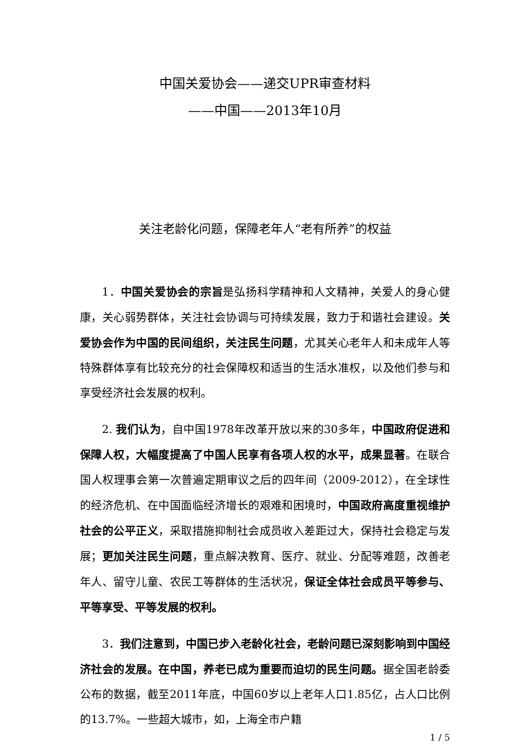中国关爱协会——递交UPR审查材料
——中国——2013年10月
关注老龄化问题，保障老年人“老有所养”的权益
1．中国关爱协会的宗旨是弘扬科学精神和人文精神，关爱人的身心健康，关心弱势群体，关注社会协调与可持续发展，致力于和谐社会建设。关爱协会作为中国的民间组织，关注民生问题，尤其关心老年人和未成年人等特殊群体享有比较充分的社会保障权和适当的生活水准权，以及他们参与和享受经济社会发展的权利。
2. 我们认为，自中国1978年改革开放以来的30多年，中国政府促进和保障人权，大幅度提高了中国人民享有各项人权的水平，成果显著。在联合国人权理事会第一次普遍定期审议之后的四年间（2009-2012），在全球性的经济危机、在中国面临经济增长的艰难和困境时，中国政府高度重视维护社会的公平正义，采取措施抑制社会成员收入差距过大，保持社会稳定与发展；更加关注民生问题，重点解决教育、医疗、就业、分配等难题，改善老年人、留守儿童、农民工等群体的生活状况，保证全体社会成员平等参与、平等享受、平等发展的权利。
3．我们注意到，中国已步入老龄化社会，老龄问题已深刻影响到中国经济社会的发展。在中国，养老已成为重要而迫切的民生问题。据全国老龄委公布的数据，截至2011年底，中国60岁以上老年人口1.85亿，占人口比例的13.7%。一些超大城市，如，上海全市户籍
1 / 5